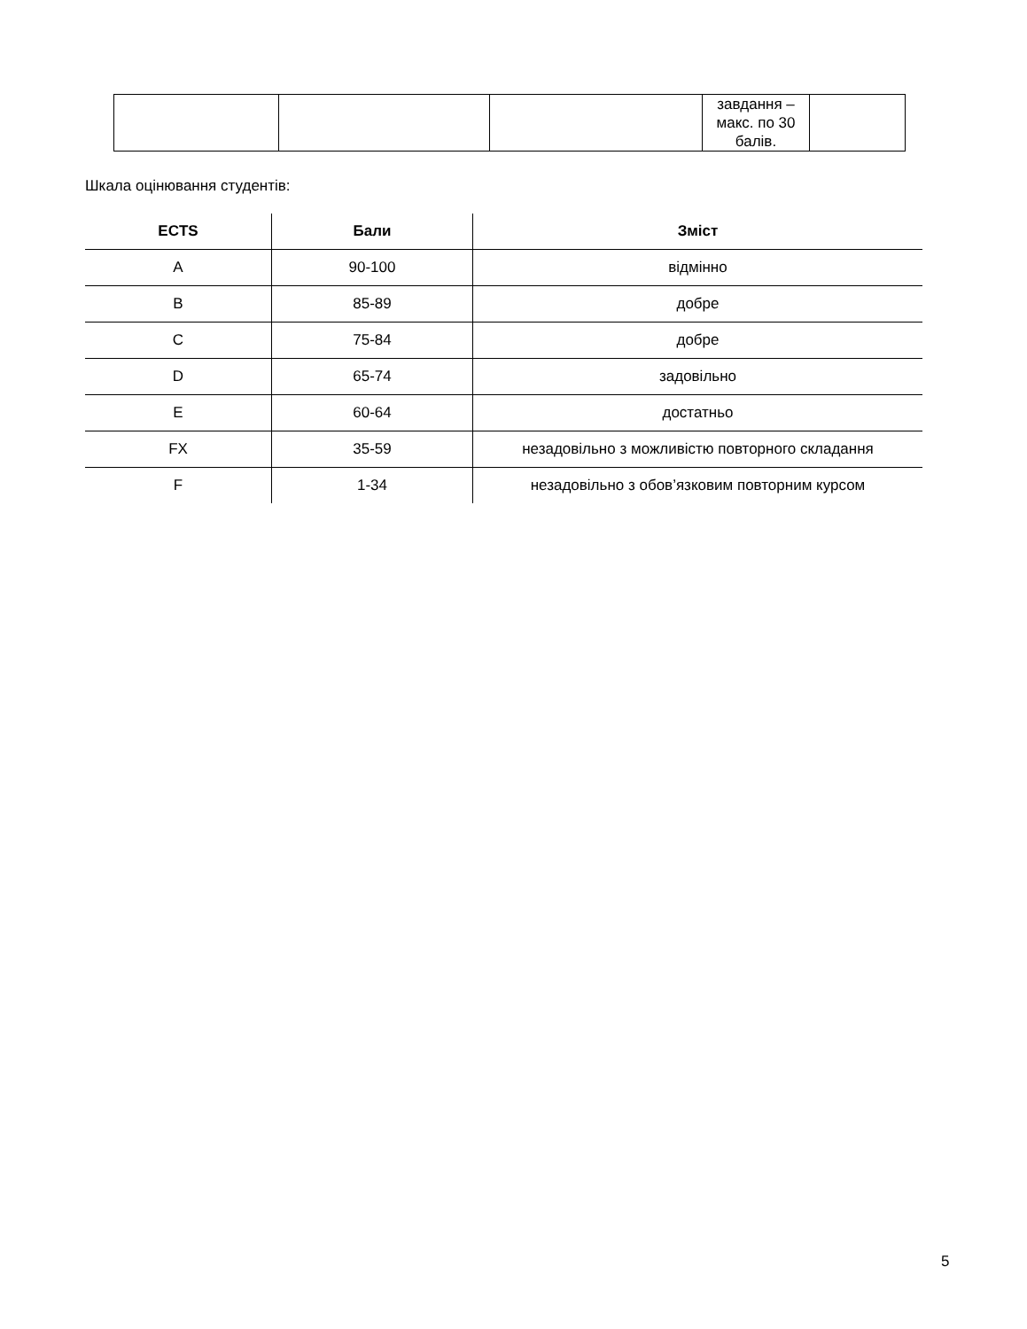| | | | завдання – макс. по 30 балів. | |
Шкала оцінювання студентів:
| ECTS | Бали | Зміст |
| --- | --- | --- |
| A | 90-100 | відмінно |
| B | 85-89 | добре |
| C | 75-84 | добре |
| D | 65-74 | задовільно |
| E | 60-64 | достатньо |
| FX | 35-59 | незадовільно з можливістю повторного складання |
| F | 1-34 | незадовільно з обов’язковим повторним курсом |
5